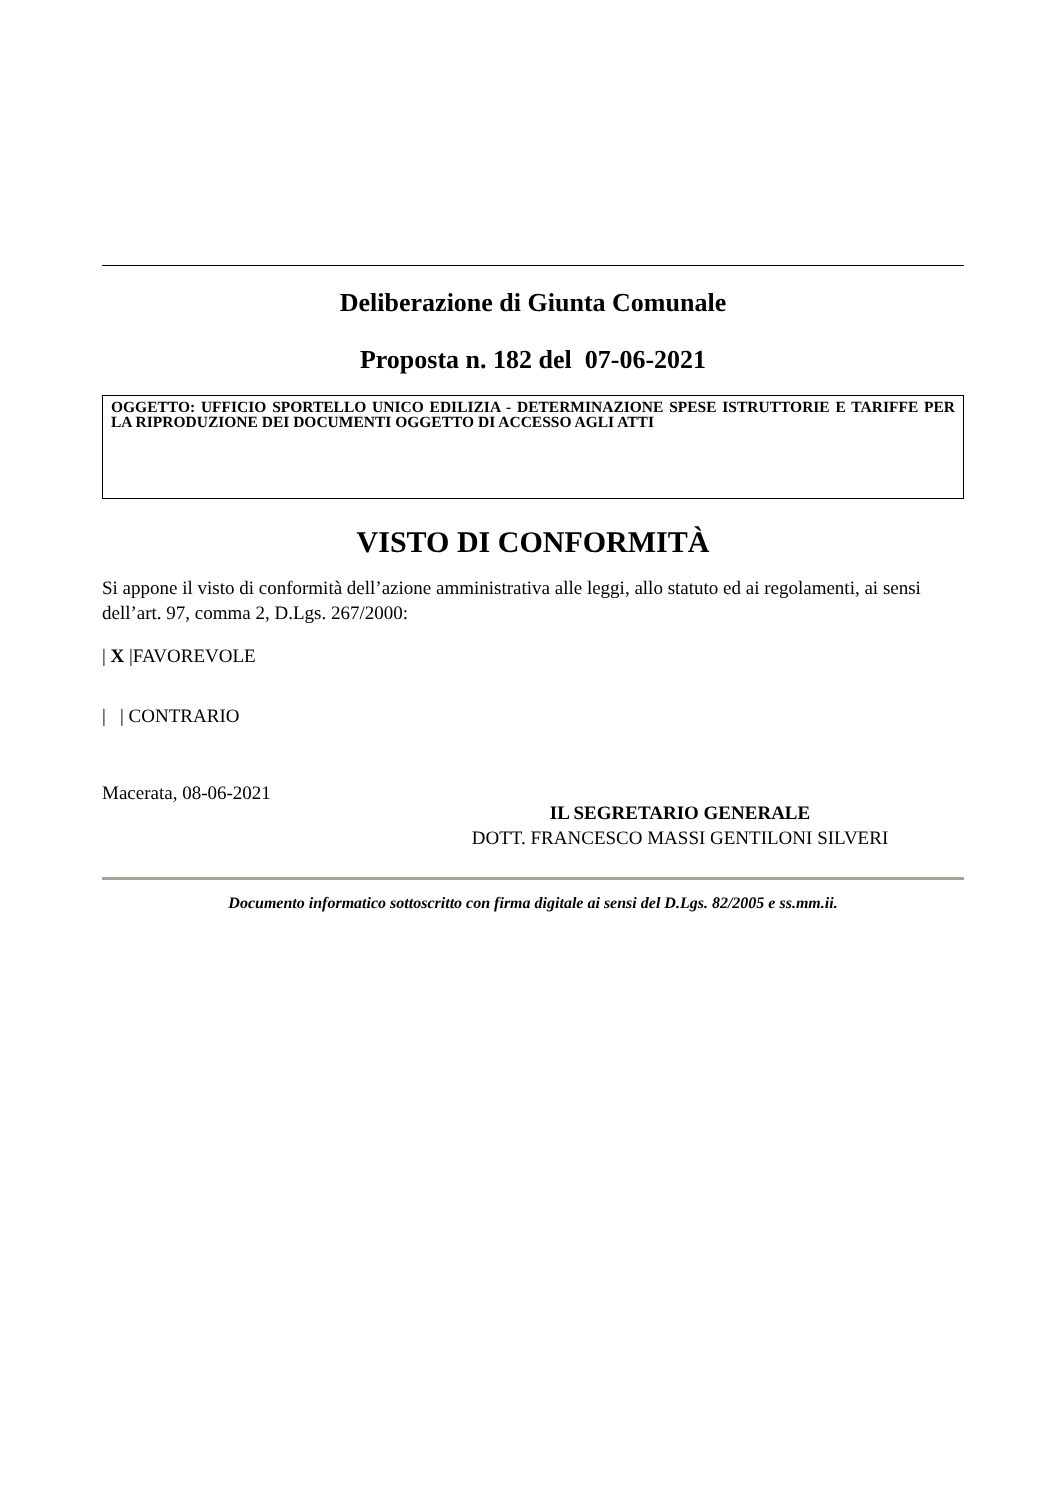Deliberazione di Giunta Comunale
Proposta n. 182 del 07-06-2021
OGGETTO: UFFICIO SPORTELLO UNICO EDILIZIA - DETERMINAZIONE SPESE ISTRUTTORIE E TARIFFE PER LA RIPRODUZIONE DEI DOCUMENTI OGGETTO DI ACCESSO AGLI ATTI
VISTO DI CONFORMITÀ
Si appone il visto di conformità dell’azione amministrativa alle leggi, allo statuto ed ai regolamenti, ai sensi dell’art. 97, comma 2, D.Lgs. 267/2000:
| X |FAVOREVOLE
| | CONTRARIO
Macerata, 08-06-2021
IL SEGRETARIO GENERALE
DOTT. FRANCESCO MASSI GENTILONI SILVERI
Documento informatico sottoscritto con firma digitale ai sensi del D.Lgs. 82/2005 e ss.mm.ii.